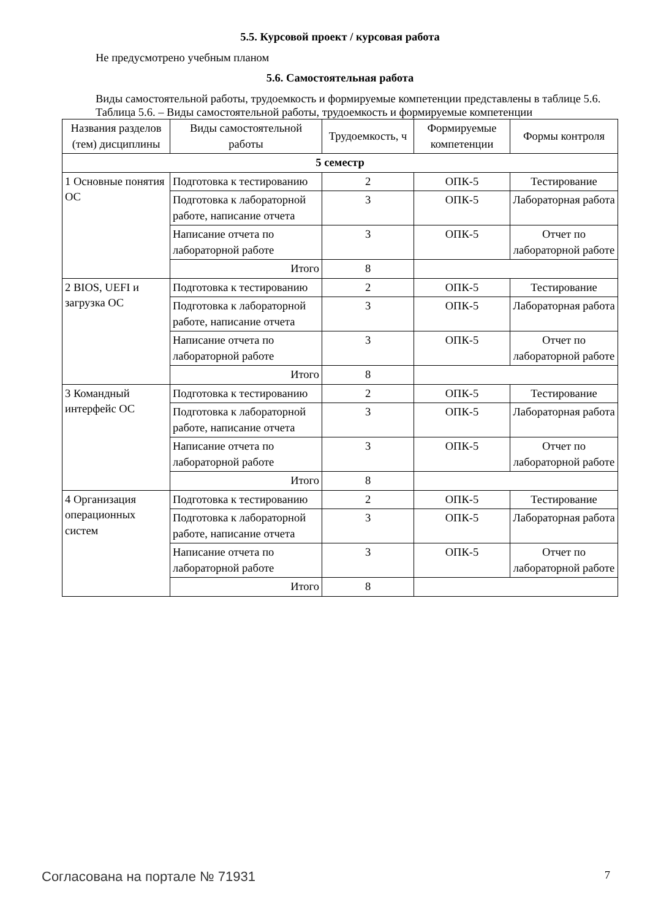5.5. Курсовой проект / курсовая работа
Не предусмотрено учебным планом
5.6. Самостоятельная работа
Виды самостоятельной работы, трудоемкость и формируемые компетенции представлены в таблице 5.6.
Таблица 5.6. – Виды самостоятельной работы, трудоемкость и формируемые компетенции
| Названия разделов (тем) дисциплины | Виды самостоятельной работы | Трудоемкость, ч | Формируемые компетенции | Формы контроля |
| --- | --- | --- | --- | --- |
| 5 семестр | | | | |
| 1 Основные понятия ОС | Подготовка к тестированию | 2 | ОПК-5 | Тестирование |
| | Подготовка к лабораторной работе, написание отчета | 3 | ОПК-5 | Лабораторная работа |
| | Написание отчета по лабораторной работе | 3 | ОПК-5 | Отчет по лабораторной работе |
| | Итого | 8 | | |
| 2 BIOS, UEFI и загрузка ОС | Подготовка к тестированию | 2 | ОПК-5 | Тестирование |
| | Подготовка к лабораторной работе, написание отчета | 3 | ОПК-5 | Лабораторная работа |
| | Написание отчета по лабораторной работе | 3 | ОПК-5 | Отчет по лабораторной работе |
| | Итого | 8 | | |
| 3 Командный интерфейс ОС | Подготовка к тестированию | 2 | ОПК-5 | Тестирование |
| | Подготовка к лабораторной работе, написание отчета | 3 | ОПК-5 | Лабораторная работа |
| | Написание отчета по лабораторной работе | 3 | ОПК-5 | Отчет по лабораторной работе |
| | Итого | 8 | | |
| 4 Организация операционных систем | Подготовка к тестированию | 2 | ОПК-5 | Тестирование |
| | Подготовка к лабораторной работе, написание отчета | 3 | ОПК-5 | Лабораторная работа |
| | Написание отчета по лабораторной работе | 3 | ОПК-5 | Отчет по лабораторной работе |
| | Итого | 8 | | |
Согласована на портале № 71931 7